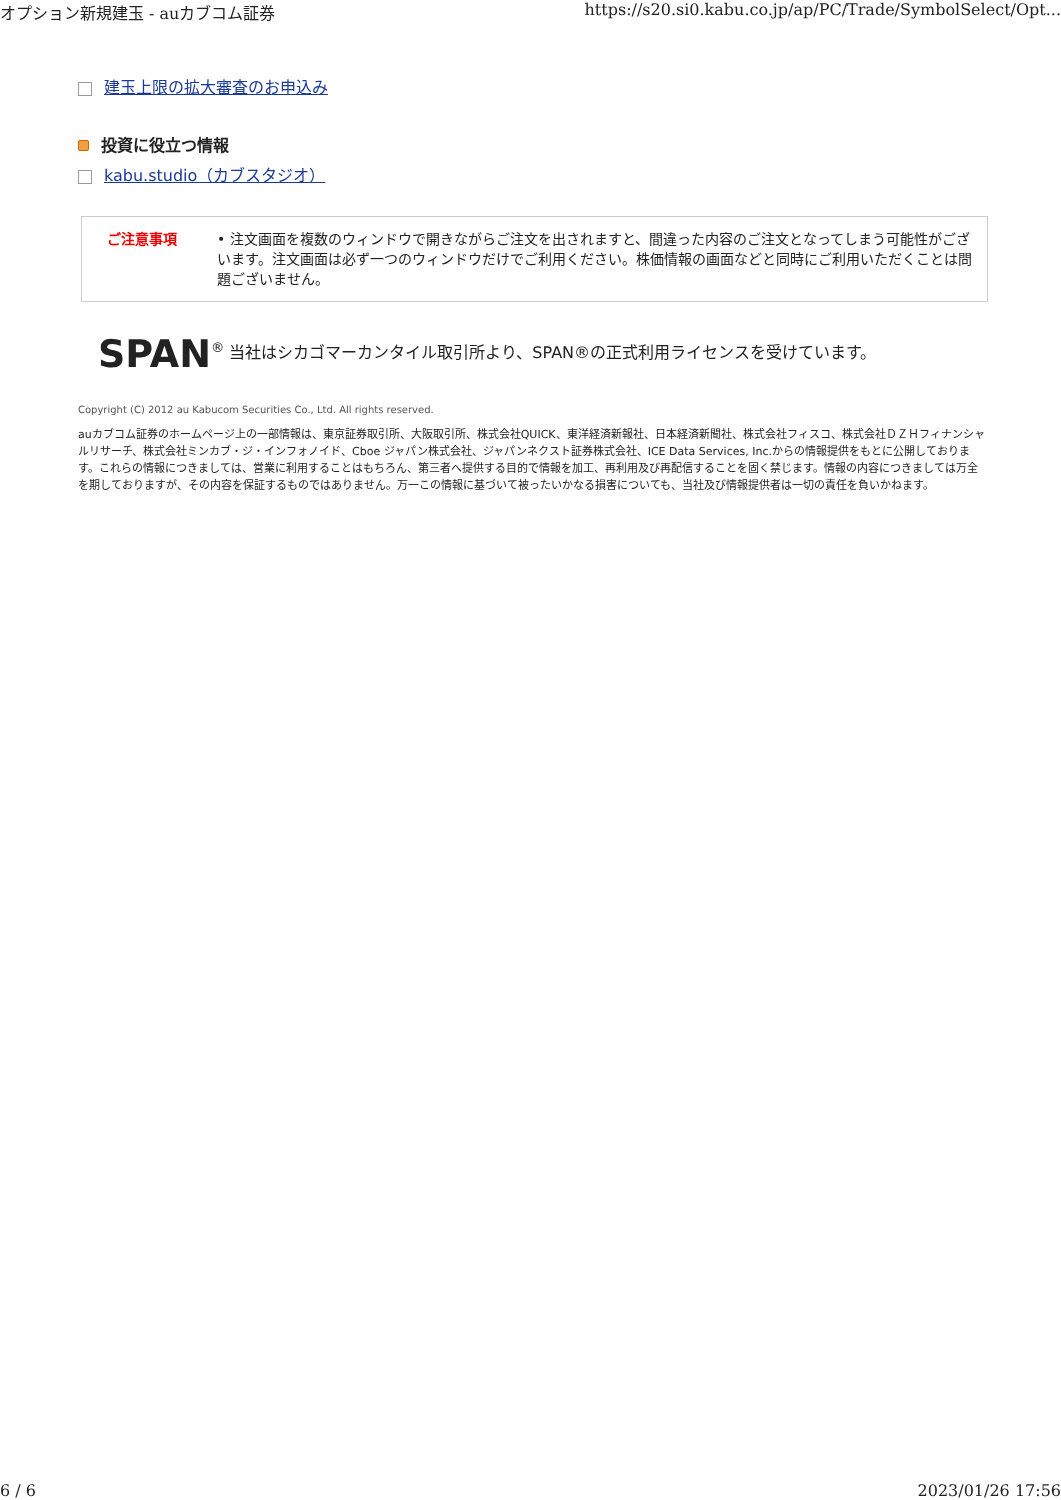オプション新規建玉 - auカブコム証券 https://s20.si0.kabu.co.jp/ap/PC/Trade/SymbolSelect/Opt...
建玉上限の拡大審査のお申込み
投資に役立つ情報
kabu.studio（カブスタジオ）
ご注意事項 • 注文画面を複数のウィンドウで開きながらご注文を出されますと、間違った内容のご注文となってしまう可能性がございます。注文画面は必ず一つのウィンドウだけでご利用ください。株価情報の画面などと同時にご利用いただくことは問題ございません。
SPAN<sup>®</sup> 当社はシカゴマーカンタイル取引所より、SPAN®の正式利用ライセンスを受けています。
Copyright (C) 2012 au Kabucom Securities Co., Ltd. All rights reserved.
auカブコム証券のホームページ上の一部情報は、東京証券取引所、大阪取引所、株式会社QUICK、東洋経済新報社、日本経済新聞社、株式会社フィスコ、株式会社ＤＺＨフィナンシャルリサーチ、株式会社ミンカブ・ジ・インフォノイド、Cboe ジャパン株式会社、ジャパンネクスト証券株式会社、ICE Data Services, Inc.からの情報提供をもとに公開しております。これらの情報につきましては、営業に利用することはもちろん、第三者へ提供する目的で情報を加工、再利用及び再配信することを固く禁じます。情報の内容につきましては万全を期しておりますが、その内容を保証するものではありません。万一この情報に基づいて被ったいかなる損害についても、当社及び情報提供者は一切の責任を負いかねます。
6 / 6 2023/01/26 17:56